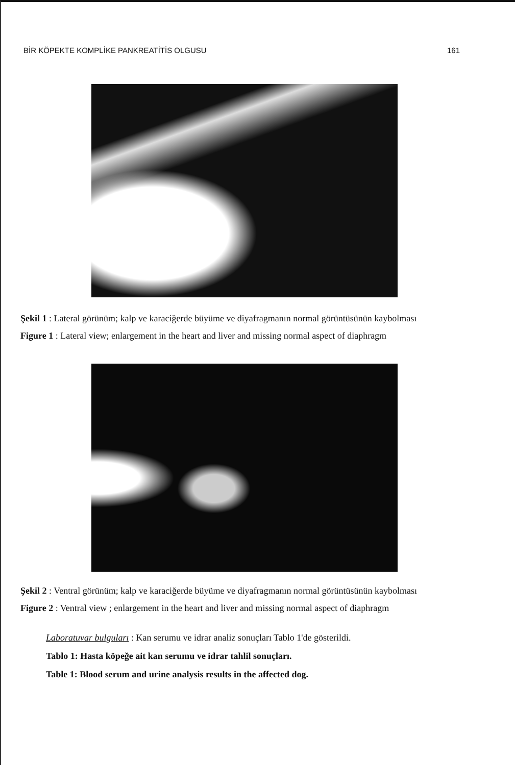BİR KÖPEKTE KOMPLİKE PANKREATİTİS OLGUSU 161
Şekil 1 : Lateral görünüm; kalp ve karaciğerde büyüme ve diyafragmanın normal görüntüsünün kaybolması
Figure 1 : Lateral view; enlargement in the heart and liver and missing normal aspect of diaphragm
Şekil 2 : Ventral görünüm; kalp ve karaciğerde büyüme ve diyafragmanın normal görüntüsünün kaybolması
Figure 2 : Ventral view ; enlargement in the heart and liver and missing normal aspect of diaphragm
Laboratuvar bulguları : Kan serumu ve idrar analiz sonuçları Tablo 1'de gösterildi.
Tablo 1: Hasta köpeğe ait kan serumu ve idrar tahlil sonuçları.
Table 1: Blood serum and urine analysis results in the affected dog.